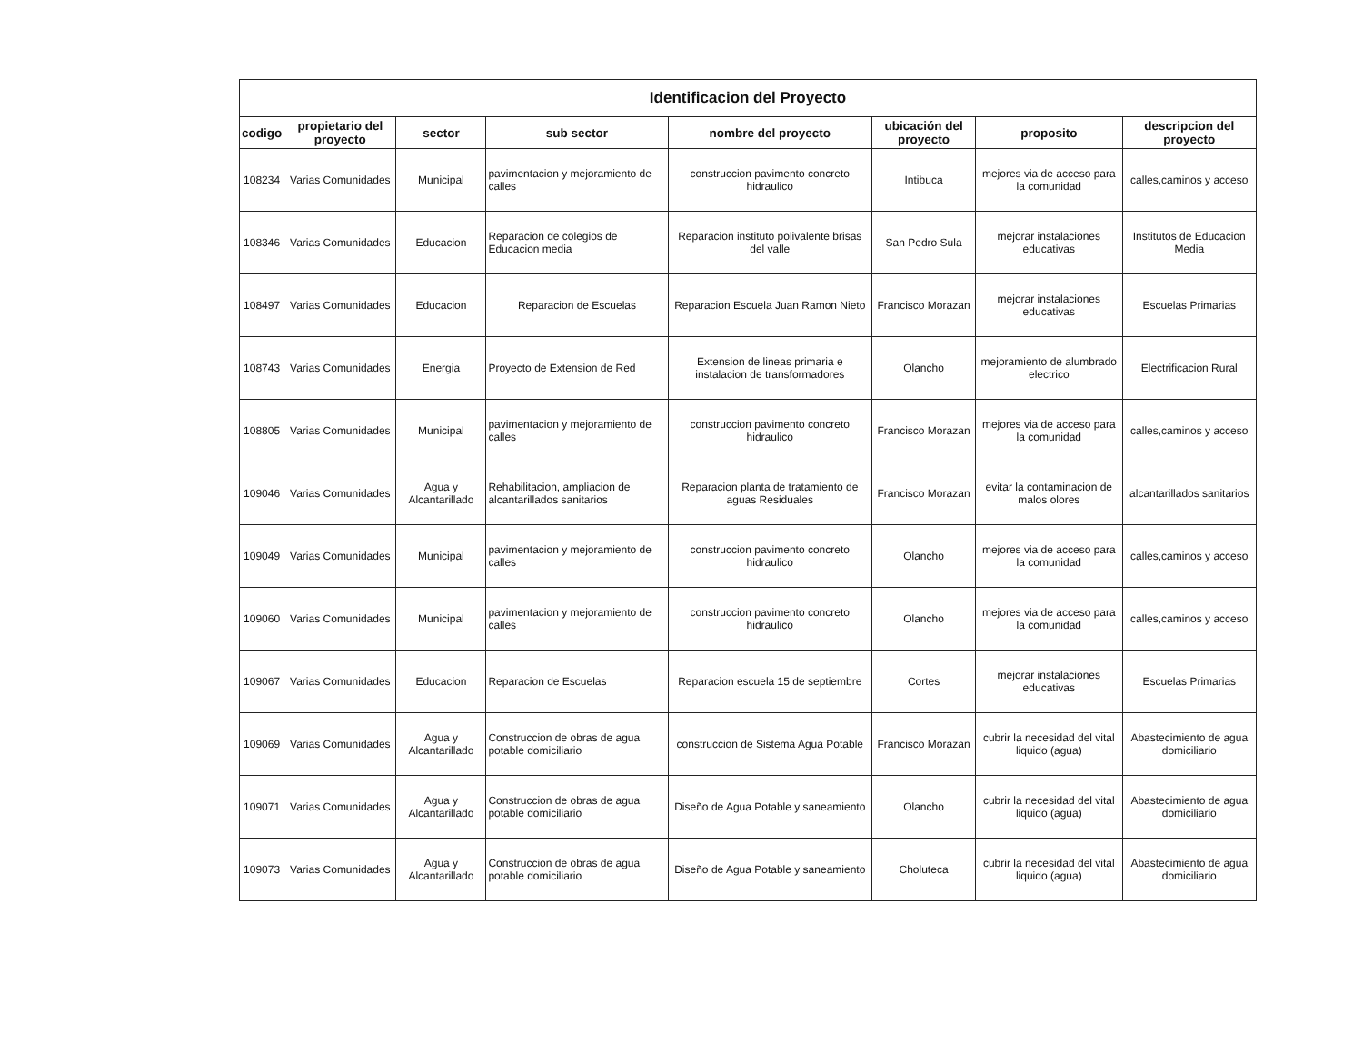| Identificacion del Proyecto | | | | | | | |
| --- | --- | --- | --- | --- | --- | --- | --- |
| codigo | propietario del proyecto | sector | sub sector | nombre del proyecto | ubicación del proyecto | proposito | descripcion del proyecto |
| 108234 | Varias Comunidades | Municipal | pavimentacion y mejoramiento de calles | construccion pavimento concreto hidraulico | Intibuca | mejores via de acceso para la comunidad | calles,caminos y acceso |
| 108346 | Varias Comunidades | Educacion | Reparacion de colegios de Educacion media | Reparacion instituto polivalente brisas del valle | San Pedro Sula | mejorar instalaciones educativas | Institutos de Educacion Media |
| 108497 | Varias Comunidades | Educacion | Reparacion de Escuelas | Reparacion Escuela Juan Ramon Nieto | Francisco Morazan | mejorar instalaciones educativas | Escuelas Primarias |
| 108743 | Varias Comunidades | Energia | Proyecto de Extension de Red | Extension de lineas primaria e instalacion de transformadores | Olancho | mejoramiento de alumbrado electrico | Electrificacion Rural |
| 108805 | Varias Comunidades | Municipal | pavimentacion y mejoramiento de calles | construccion pavimento concreto hidraulico | Francisco Morazan | mejores via de acceso para la comunidad | calles,caminos y acceso |
| 109046 | Varias Comunidades | Agua y Alcantarillado | Rehabilitacion, ampliacion de alcantarillados sanitarios | Reparacion planta de tratamiento de aguas Residuales | Francisco Morazan | evitar la contaminacion de malos olores | alcantarillados sanitarios |
| 109049 | Varias Comunidades | Municipal | pavimentacion y mejoramiento de calles | construccion pavimento concreto hidraulico | Olancho | mejores via de acceso para la comunidad | calles,caminos y acceso |
| 109060 | Varias Comunidades | Municipal | pavimentacion y mejoramiento de calles | construccion pavimento concreto hidraulico | Olancho | mejores via de acceso para la comunidad | calles,caminos y acceso |
| 109067 | Varias Comunidades | Educacion | Reparacion de Escuelas | Reparacion escuela 15 de septiembre | Cortes | mejorar instalaciones educativas | Escuelas Primarias |
| 109069 | Varias Comunidades | Agua y Alcantarillado | Construccion de obras de agua potable domiciliario | construccion de Sistema Agua Potable | Francisco Morazan | cubrir la necesidad del vital liquido (agua) | Abastecimiento de agua domiciliario |
| 109071 | Varias Comunidades | Agua y Alcantarillado | Construccion de obras de agua potable domiciliario | Diseño de Agua Potable y saneamiento | Olancho | cubrir la necesidad del vital liquido (agua) | Abastecimiento de agua domiciliario |
| 109073 | Varias Comunidades | Agua y Alcantarillado | Construccion de obras de agua potable domiciliario | Diseño de Agua Potable y saneamiento | Choluteca | cubrir la necesidad del vital liquido (agua) | Abastecimiento de agua domiciliario |